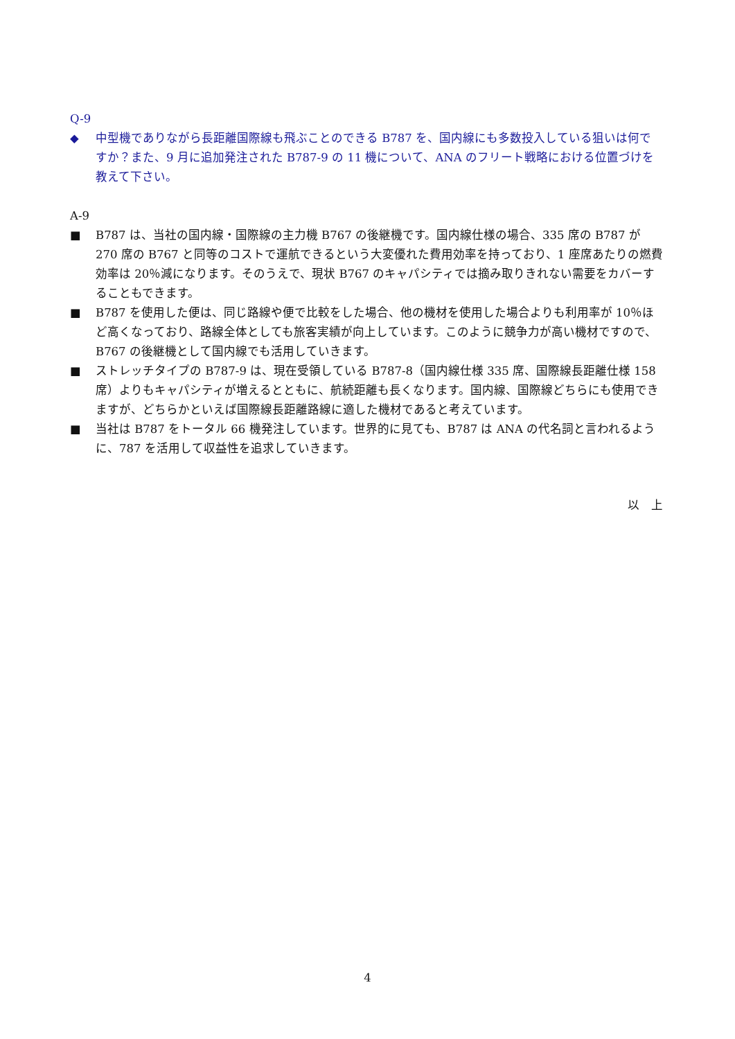Q-9
◆ 中型機でありながら長距離国際線も飛ぶことのできる B787 を、国内線にも多数投入している狙いは何ですか？また、9 月に追加発注された B787-9 の 11 機について、ANA のフリート戦略における位置づけを教えて下さい。
A-9
■ B787 は、当社の国内線・国際線の主力機 B767 の後継機です。国内線仕様の場合、335 席の B787 が 270 席の B767 と同等のコストで運航できるという大変優れた費用効率を持っており、1 座席あたりの燃費効率は 20％減になります。そのうえで、現状 B767 のキャパシティでは摘み取りきれない需要をカバーすることもできます。
■ B787 を使用した便は、同じ路線や便で比較をした場合、他の機材を使用した場合よりも利用率が 10％ほど高くなっており、路線全体としても旅客実績が向上しています。このように競争力が高い機材ですので、B767 の後継機として国内線でも活用していきます。
■ ストレッチタイプの B787-9 は、現在受領している B787-8（国内線仕様 335 席、国際線長距離仕様 158 席）よりもキャパシティが増えるとともに、航続距離も長くなります。国内線、国際線どちらにも使用できますが、どちらかといえば国際線長距離路線に適した機材であると考えています。
■ 当社は B787 をトータル 66 機発注しています。世界的に見ても、B787 は ANA の代名詞と言われるように、787 を活用して収益性を追求していきます。
以　上
4